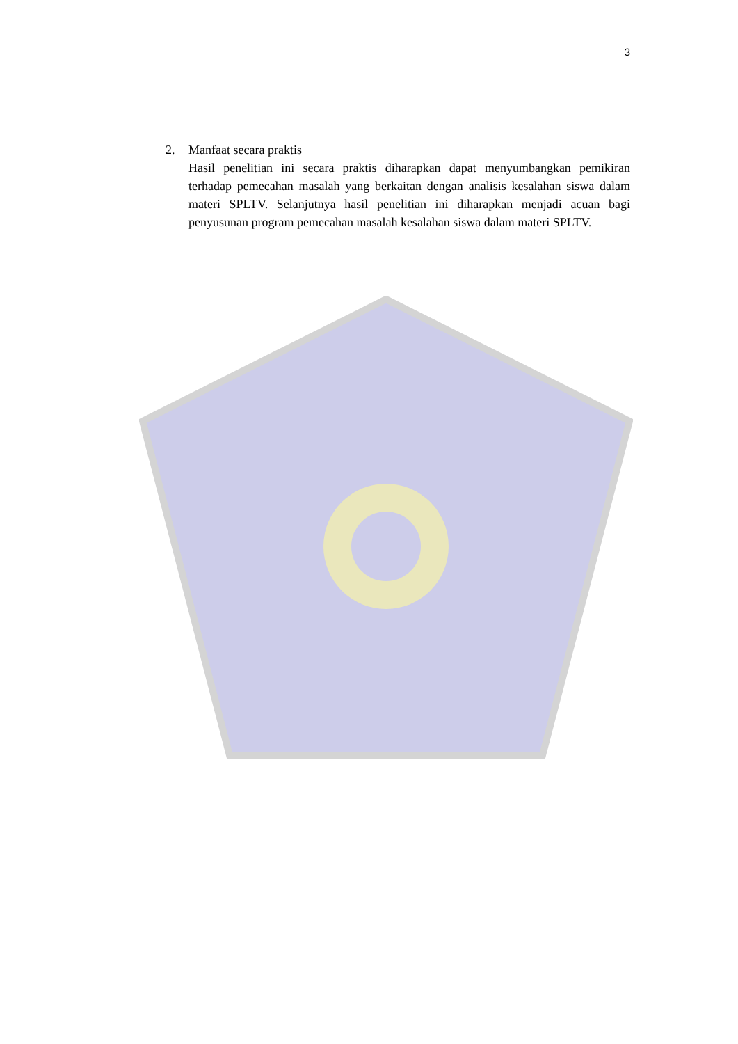3
2. Manfaat secara praktis
Hasil penelitian ini secara praktis diharapkan dapat menyumbangkan pemikiran terhadap pemecahan masalah yang berkaitan dengan analisis kesalahan siswa dalam materi SPLTV. Selanjutnya hasil penelitian ini diharapkan menjadi acuan bagi penyusunan program pemecahan masalah kesalahan siswa dalam materi SPLTV.